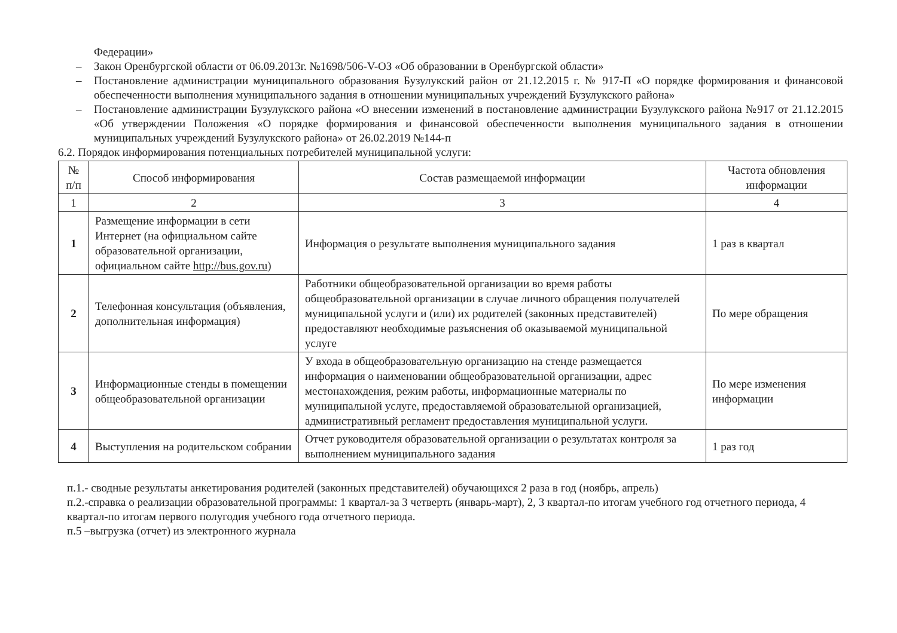Федерации»
– Закон Оренбургской области от 06.09.2013г. №1698/506-V-ОЗ «Об образовании в Оренбургской области»
– Постановление администрации муниципального образования Бузулукский район от 21.12.2015 г. № 917-П «О порядке формирования и финансовой обеспеченности выполнения муниципального задания в отношении муниципальных учреждений Бузулукского района»
– Постановление администрации Бузулукского района «О внесении изменений в постановление администрации Бузулукского района №917 от 21.12.2015 «Об утверждении Положения «О порядке формирования и финансовой обеспеченности выполнения муниципального задания в отношении муниципальных учреждений Бузулукского района» от 26.02.2019 №144-п
6.2. Порядок информирования потенциальных потребителей муниципальной услуги:
| № п/п | Способ информирования | Состав размещаемой информации | Частота обновления информации |
| --- | --- | --- | --- |
| 1 | 2 | 3 | 4 |
| 1 | Размещение информации в сети Интернет (на официальном сайте образовательной организации, официальном сайте http://bus.gov.ru ) | Информация о результате выполнения муниципального задания | 1 раз в квартал |
| 2 | Телефонная консультация (объявления, дополнительная информация) | Работники общеобразовательной организации во время работы общеобразовательной организации в случае личного обращения получателей муниципальной услуги и (или) их родителей (законных представителей) предоставляют необходимые разъяснения об оказываемой муниципальной услуге | По мере обращения |
| 3 | Информационные стенды в помещении общеобразовательной организации | У входа в общеобразовательную организацию на стенде размещается информация о наименовании общеобразовательной организации, адрес местонахождения, режим работы, информационные материалы по муниципальной услуге, предоставляемой образовательной организацией, административный регламент предоставления муниципальной услуги. | По мере изменения информации |
| 4 | Выступления на родительском собрании | Отчет руководителя образовательной организации о результатах контроля за выполнением муниципального задания | 1 раз год |
п.1.- сводные результаты анкетирования родителей (законных представителей) обучающихся 2 раза в год (ноябрь, апрель)
п.2.-справка о реализации образовательной программы: 1 квартал-за 3 четверть (январь-март), 2, 3 квартал-по итогам учебного год отчетного периода, 4 квартал-по итогам первого полугодия учебного года отчетного периода.
п.5 –выгрузка (отчет) из электронного журнала